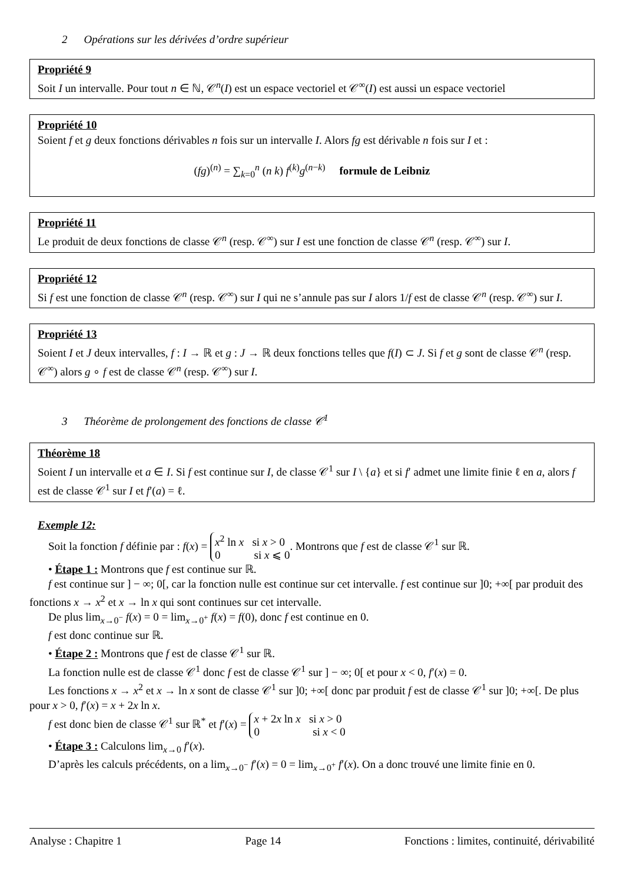2 Opérations sur les dérivées d’ordre supérieur
Propriété 9
Soit I un intervalle. Pour tout n ∈ ℕ, 𝒞<sup>n</sup>(I) est un espace vectoriel et 𝒞<sup>∞</sup>(I) est aussi un espace vectoriel
Propriété 10
Soient f et g deux fonctions dérivables n fois sur un intervalle I. Alors fg est dérivable n fois sur I et :
(fg)<sup>(n)</sup> = ∑<sub>k=0</sub><sup>n</sup> (n k) f<sup>(k)</sup>g<sup>(n−k)</sup> formule de Leibniz
Propriété 11
Le produit de deux fonctions de classe 𝒞<sup>n</sup> (resp. 𝒞<sup>∞</sup>) sur I est une fonction de classe 𝒞<sup>n</sup> (resp. 𝒞<sup>∞</sup>) sur I.
Propriété 12
Si f est une fonction de classe 𝒞<sup>n</sup> (resp. 𝒞<sup>∞</sup>) sur I qui ne s’annule pas sur I alors 1/f est de classe 𝒞<sup>n</sup> (resp. 𝒞<sup>∞</sup>) sur I.
Propriété 13
Soient I et J deux intervalles, f : I → ℝ et g : J → ℝ deux fonctions telles que f(I) ⊂ J. Si f et g sont de classe 𝒞<sup>n</sup> (resp. 𝒞<sup>∞</sup>) alors g ∘ f est de classe 𝒞<sup>n</sup> (resp. 𝒞<sup>∞</sup>) sur I.
3 Théorème de prolongement des fonctions de classe 𝒞<sup>1</sup>
Théorème 18
Soient I un intervalle et a ∈ I. Si f est continue sur I, de classe 𝒞<sup>1</sup> sur I \ {a} et si f′ admet une limite finie ℓ en a, alors f est de classe 𝒞<sup>1</sup> sur I et f′(a) = ℓ.
Exemple 12:
Soit la fonction f définie par : f(x) = x<sup>2</sup> ln x si x > 0
0 si x ⩽ 0. Montrons que f est de classe 𝒞<sup>1</sup> sur ℝ.
• Étape 1 : Montrons que f est continue sur ℝ.
f est continue sur ] − ∞; 0[, car la fonction nulle est continue sur cet intervalle. f est continue sur ]0; +∞[ par produit des fonctions x → x<sup>2</sup> et x → ln x qui sont continues sur cet intervalle.
De plus lim<sub>x→0<sup>−</sup></sub> f(x) = 0 = lim<sub>x→0<sup>+</sup></sub> f(x) = f(0), donc f est continue en 0.
f est donc continue sur ℝ.
• Étape 2 : Montrons que f est de classe 𝒞<sup>1</sup> sur ℝ.
La fonction nulle est de classe 𝒞<sup>1</sup> donc f est de classe 𝒞<sup>1</sup> sur ] − ∞; 0[ et pour x < 0, f′(x) = 0.
Les fonctions x → x<sup>2</sup> et x → ln x sont de classe 𝒞<sup>1</sup> sur ]0; +∞[ donc par produit f est de classe 𝒞<sup>1</sup> sur ]0; +∞[. De plus pour x > 0, f′(x) = x + 2x ln x.
f est donc bien de classe 𝒞<sup>1</sup> sur ℝ<sup>*</sup> et f′(x) = x + 2x ln x si x > 0
0 si x < 0
• Étape 3 : Calculons lim<sub>x→0</sub> f′(x).
D’après les calculs précédents, on a lim<sub>x→0<sup>−</sup></sub> f′(x) = 0 = lim<sub>x→0<sup>+</sup></sub> f′(x). On a donc trouvé une limite finie en 0.
Analyse : Chapitre 1 Page 14 Fonctions : limites, continuité, dérivabilité